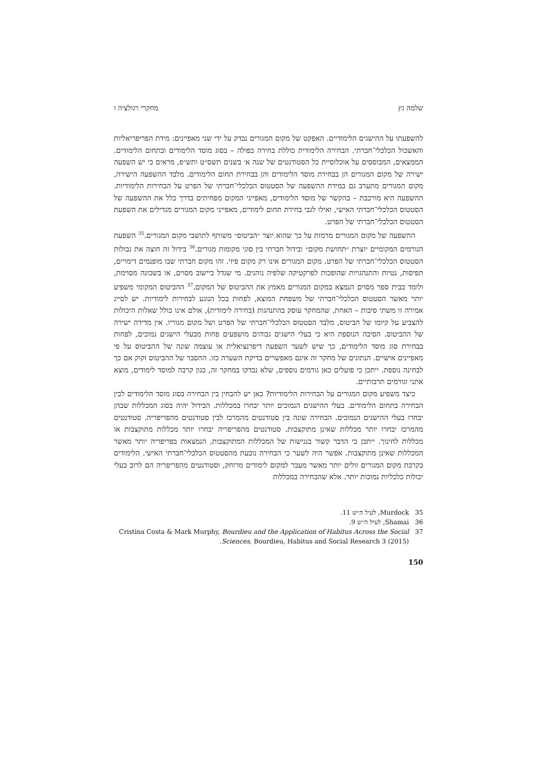שלמה גץ מחקרי רגולציה ו
להשפעתו על ההישגים הלימודיים. האפקט של מקום המגורים נבדק על ידי שני מאפיינים: מידת הפריפריאליות והאשכול הכלכלי־חברתי. הבחירה הלימודית כוללת בחירה כפולה – בסוג מוסד הלימודים ובתחום הלימודים. הממצאים, המבוססים על אוכלוסיית כל הסטודנטים של שנה א׳ בשנים תשס״ט ותש״פ, מראים כי יש השפעה ישירה של מקום המגורים הן בבחירת מוסד הלימודים והן בבחירת תחום הלימודים. מלבד ההשפעה הישירה, מקום המגורים מתערב גם במידת ההשפעה של הסטטוס הכלכלי־חברתי של הפרט על הבחירות הלימודיות. ההשפעה היא מורכבת – בהקשר של מוסד הלימודים, מאפייני המקום מפחיתים בדרך כלל את ההשפעה של הסטטוס הכלכלי־חברתי האישי, ואילו לגבי בחירת תחום לימודים, מאפייני מקום המגורים מגדילים את השפעת הסטטוס הכלכלי־חברתי של הפרט.
ההשפעה של מקום המגורים מרמזת על כך שהוא יוצר ״הביטוס״ משותף לתושבי מקום המגורים.<sup>35</sup> השפעת הגורמים המקומיים יוצרת ״תחושת מקום״ ובידול חברתי בין סוגי מקומות מגורים.<sup>36</sup> בידול זה חוצה את גבולות הסטטוס הכלכלי־חברתי של הפרט. מקום המגורים אינו רק מקום פיזי. זהו מקום חברתי שבו מופנמים דימויים, תפיסות, נטיות והתנהגויות שהופכות לפרקטיקה שלפיה נוהגים. מי שגדל ביישוב מסוים, או בשכונה מסוימת, ולומד בבית ספר מסוים הנמצא במקום המגורים מאמץ את ההביטוס של המקום.<sup>37</sup> ההביטוס המקומי משפיע יותר מאשר הסטטוס הכלכלי־חברתי של משפחת המוצא, לפחות בכל הנוגע לבחירות לימודיות. יש לסייג אמירה זו משתי סיבות – האחת, שהמחקר עוסק בהתנהגות (בחירה לימודית), אולם אינו כולל שאלות היכולות להצביע על קיומו של הביטוס, מלבד הסטטוס הכלכלי־חברתי של הפרט ושל מקום מגוריו. אין מדידה ישירה של ההביטוס. הסיבה הנוספת היא כי בעלי הישגים גבוהים מושפעים פחות מבעלי הישגים נמוכים, לפחות בבחירת סוג מוסד הלימודים, כך שיש לשער השפעה דיפרנציאלית או עוצמה שונה של ההביטוס על פי מאפיינים אישיים. הנתונים של מחקר זה אינם מאפשרים בדיקת השערה כזו. ההסבר של ההביטוס זקוק אם כך לבחינה נוספת. ייתכן כי פועלים כאן גורמים נוספים, שלא נבדקו במחקר זה, כגון קרבה למוסד לימודים, מוצא אתני וגורמים תרבותיים.
כיצד משפיע מקום המגורים על הבחירות הלימודיות? כאן יש להבחין בין הבחירה בסוג מוסד הלימודים לבין הבחירה בתחום הלימודים. בעלי ההישגים הנמוכים יותר יבחרו במכללות. הבידול יהיה בסוג המכללות שבהן יבחרו בעלי ההישגים הנמוכים. הבחירה שונה בין סטודנטים מהמרכז לבין סטודנטים מהפריפריה. סטודנטים מהמרכז יבחרו יותר מכללות שאינן מתוקצבות. סטודנטים מהפריפריה יבחרו יותר מכללות מתוקצבות או מכללות לחינוך. ייתכן כי הדבר קשור בנגישות של המכללות המתוקצבות, הנמצאות בפריפריה יותר מאשר המכללות שאינן מתוקצבות. אפשר היה לשער כי הבחירה נובעת מהסטטוס הכלכלי־חברתי האישי. הלימודים בקרבת מקום המגורים זולים יותר מאשר מעבר למקום לימודים מרוחק, וסטודנטים מהפריפריה הם לרוב בעלי יכולות כלכליות נמוכות יותר. אלא שהבחירה במכללות
35 Murdock, לעיל ה״ש 11.
36 Shamai, לעיל ה״ש 9.
37 Cristina Costa & Mark Murphy, Bourdieu and the Application of Habitus Across the Social Sciences, Bourdieu, Habitus and Social Research 3 (2015).
150